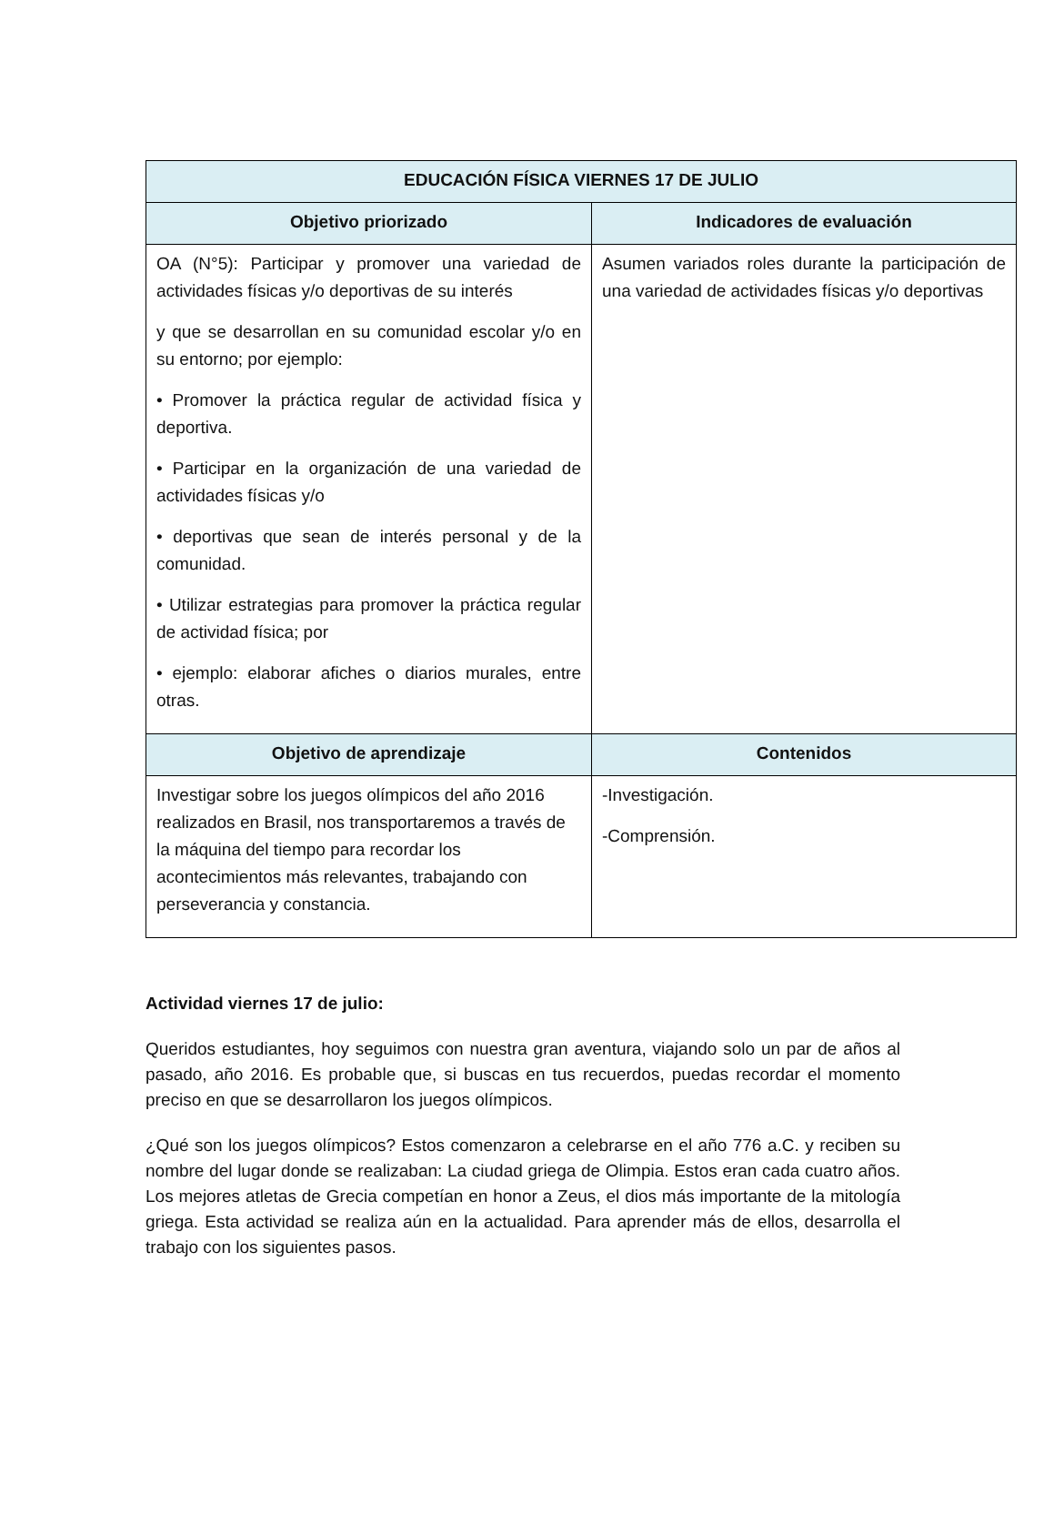| EDUCACIÓN FÍSICA VIERNES 17 DE JULIO | |
| --- | --- |
| Objetivo priorizado | Indicadores de evaluación |
| OA (N°5): Participar y promover una variedad de actividades físicas y/o deportivas de su interés y que se desarrollan en su comunidad escolar y/o en su entorno; por ejemplo: • Promover la práctica regular de actividad física y deportiva. • Participar en la organización de una variedad de actividades físicas y/o • deportivas que sean de interés personal y de la comunidad. • Utilizar estrategias para promover la práctica regular de actividad física; por • ejemplo: elaborar afiches o diarios murales, entre otras. | Asumen variados roles durante la participación de una variedad de actividades físicas y/o deportivas |
| Objetivo de aprendizaje | Contenidos |
| Investigar sobre los juegos olímpicos del año 2016 realizados en Brasil, nos transportaremos a través de la máquina del tiempo para recordar los acontecimientos más relevantes, trabajando con perseverancia y constancia. | -Investigación. -Comprensión. |
Actividad viernes 17 de julio:
Queridos estudiantes, hoy seguimos con nuestra gran aventura, viajando solo un par de años al pasado, año 2016. Es probable que, si buscas en tus recuerdos, puedas recordar el momento preciso en que se desarrollaron los juegos olímpicos.
¿Qué son los juegos olímpicos? Estos comenzaron a celebrarse en el año 776 a.C. y reciben su nombre del lugar donde se realizaban: La ciudad griega de Olimpia. Estos eran cada cuatro años. Los mejores atletas de Grecia competían en honor a Zeus, el dios más importante de la mitología griega. Esta actividad se realiza aún en la actualidad. Para aprender más de ellos, desarrolla el trabajo con los siguientes pasos.